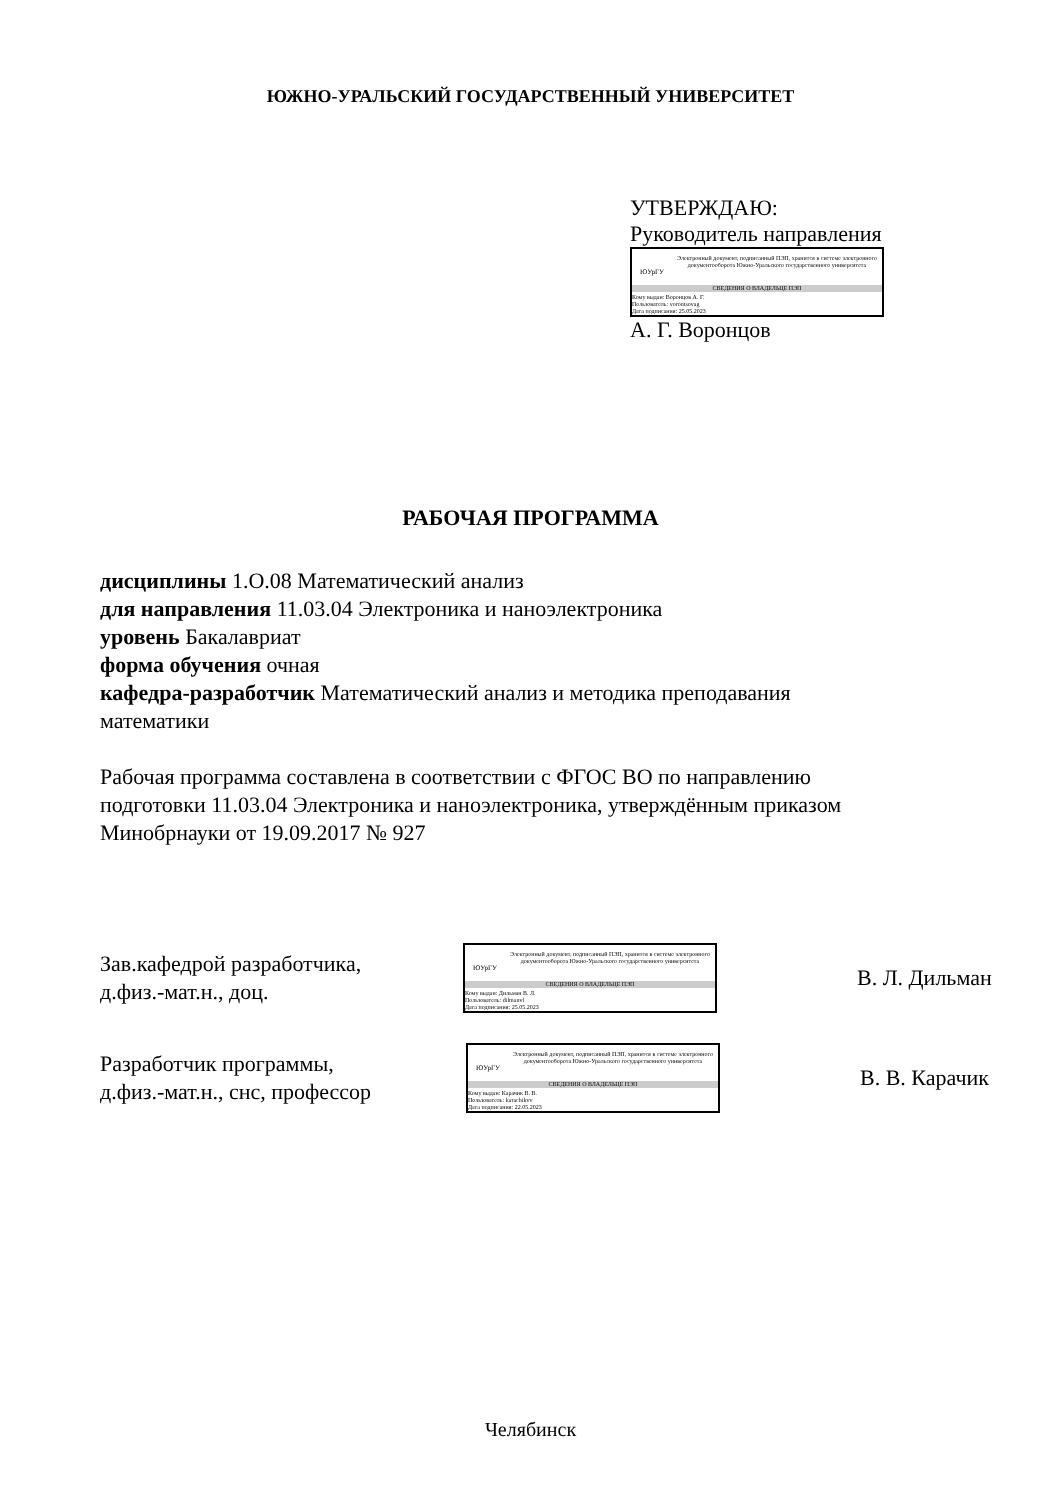ЮЖНО-УРАЛЬСКИЙ ГОСУДАРСТВЕННЫЙ УНИВЕРСИТЕТ
УТВЕРЖДАЮ:
Руководитель направления
ЮУрГУ
Электронный документ, подписанный ПЭП, хранится в системе электронного документооборота Южно-Уральского государственного университета
СВЕДЕНИЯ О ВЛАДЕЛЬЦЕ ПЭП
Кому выдан: Воронцов А. Г.
Пользователь: vorontsovag
Дата подписания: 25.05.2023
А. Г. Воронцов
РАБОЧАЯ ПРОГРАММА
дисциплины 1.О.08 Математический анализ
для направления 11.03.04 Электроника и наноэлектроника
уровень Бакалавриат
форма обучения очная
кафедра-разработчик Математический анализ и методика преподавания математики
Рабочая программа составлена в соответствии с ФГОС ВО по направлению подготовки 11.03.04 Электроника и наноэлектроника, утверждённым приказом Минобрнауки от 19.09.2017 № 927
Зав.кафедрой разработчика,
д.физ.-мат.н., доц.
ЮУрГУ
Электронный документ, подписанный ПЭП, хранится в системе электронного документооборота Южно-Уральского государственного университета
СВЕДЕНИЯ О ВЛАДЕЛЬЦЕ ПЭП
Кому выдан: Дильман В. Л.
Пользователь: dilmanvl
Дата подписания: 25.05.2023
В. Л. Дильман
Разработчик программы,
д.физ.-мат.н., снс, профессор
ЮУрГУ
Электронный документ, подписанный ПЭП, хранится в системе электронного документооборота Южно-Уральского государственного университета
СВЕДЕНИЯ О ВЛАДЕЛЬЦЕ ПЭП
Кому выдан: Карачик В. В.
Пользователь: karachikvv
Дата подписания: 22.05.2023
В. В. Карачик
Челябинск